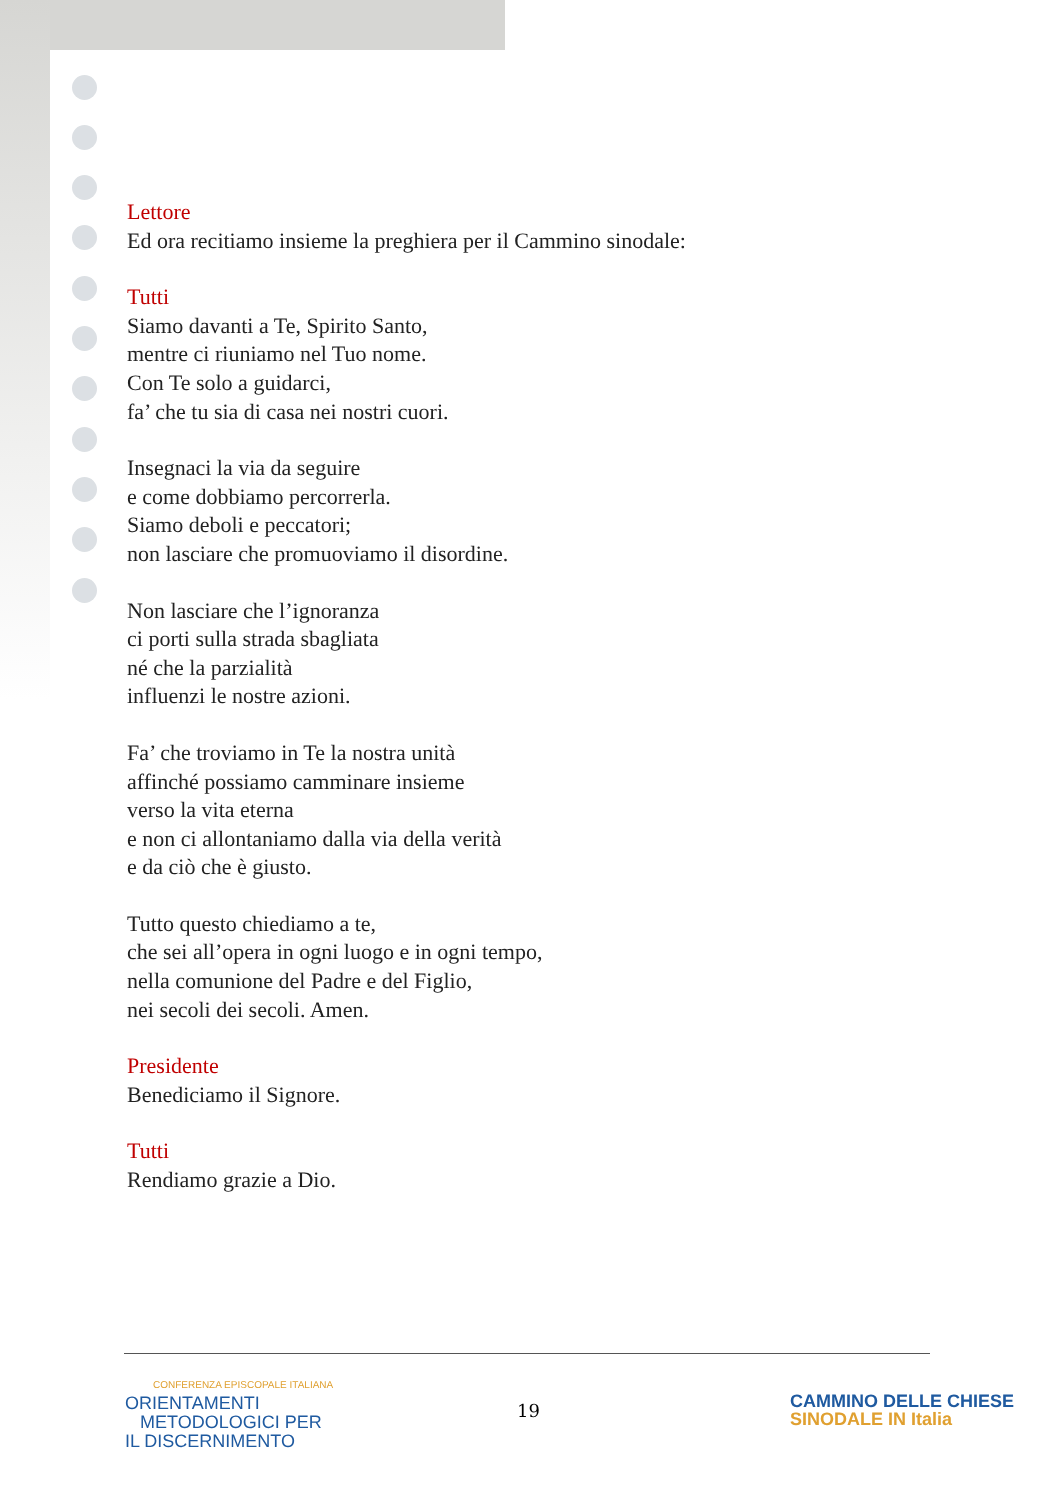Lettore
Ed ora recitiamo insieme la preghiera per il Cammino sinodale:
Tutti
Siamo davanti a Te, Spirito Santo,
mentre ci riuniamo nel Tuo nome.
Con Te solo a guidarci,
fa’ che tu sia di casa nei nostri cuori.
Insegnaci la via da seguire
e come dobbiamo percorrerla.
Siamo deboli e peccatori;
non lasciare che promuoviamo il disordine.
Non lasciare che l’ignoranza
ci porti sulla strada sbagliata
né che la parzialità
influenzi le nostre azioni.
Fa’ che troviamo in Te la nostra unità
affinché possiamo camminare insieme
verso la vita eterna
e non ci allontaniamo dalla via della verità
e da ciò che è giusto.
Tutto questo chiediamo a te,
che sei all’opera in ogni luogo e in ogni tempo,
nella comunione del Padre e del Figlio,
nei secoli dei secoli. Amen.
Presidente
Benediciamo il Signore.
Tutti
Rendiamo grazie a Dio.
CONFERENZA EPISCOPALE ITALIANA
ORIENTAMENTI
METODOLOGICI PER
IL DISCERNIMENTO
19
CAMMINO DELLE CHIESE
SINODALE IN Italia